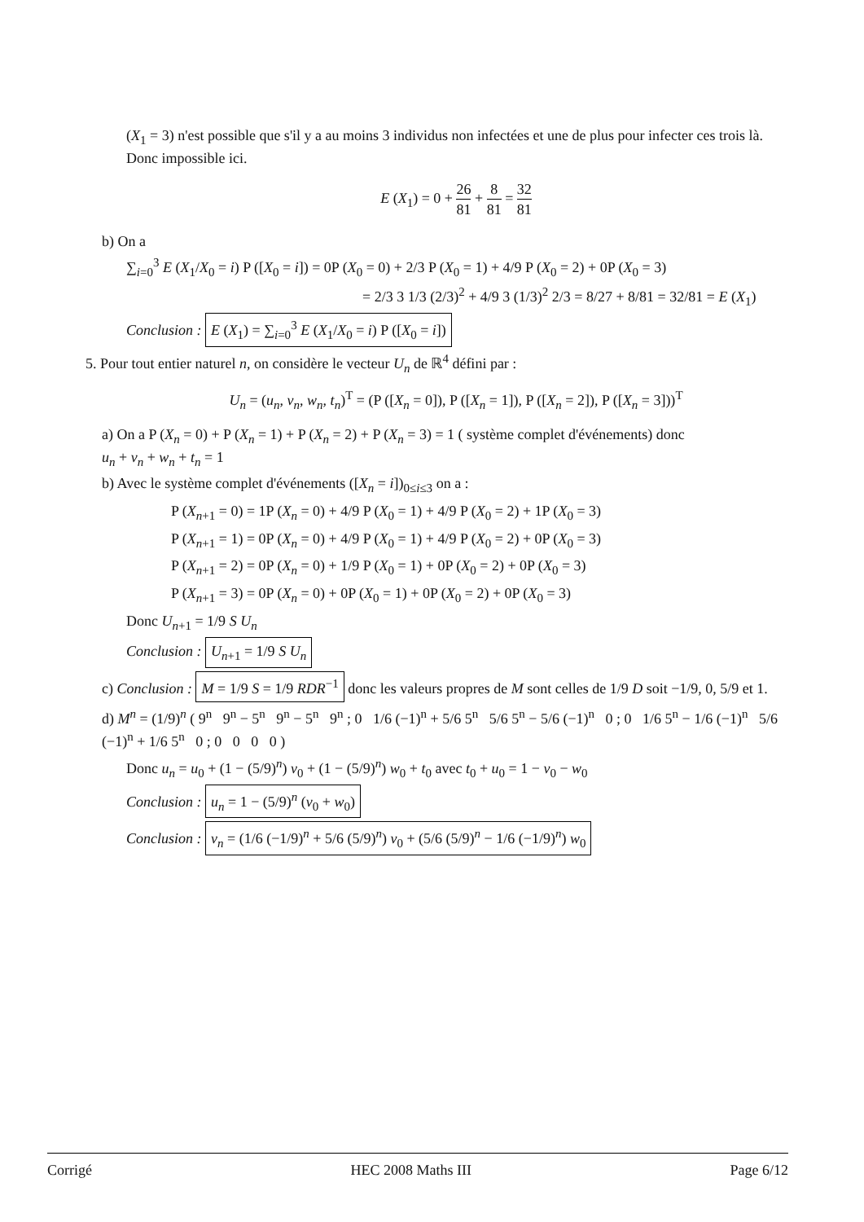(X<sub>1</sub> = 3) n'est possible que s'il y a au moins 3 individus non infectées et une de plus pour infecter ces trois là. Donc impossible ici.
E (X<sub>1</sub>) = 0 + 26 81 + 8 81 = 32 81
b) On a
∑<sub>i=0</sub><sup>3</sup> E (X<sub>1</sub>/X<sub>0</sub> = i) P ([X<sub>0</sub> = i]) = 0P (X<sub>0</sub> = 0) + 2/3 P (X<sub>0</sub> = 1) + 4/9 P (X<sub>0</sub> = 2) + 0P (X<sub>0</sub> = 3)
= 2/3 3 1/3 (2/3)<sup>2</sup> + 4/9 3 (1/3)<sup>2</sup> 2/3 = 8/27 + 8/81 = 32/81 = E (X<sub>1</sub>)
Conclusion : E (X<sub>1</sub>) = ∑<sub>i=0</sub><sup>3</sup> E (X<sub>1</sub>/X<sub>0</sub> = i) P ([X<sub>0</sub> = i])
5. Pour tout entier naturel n, on considère le vecteur U<sub>n</sub> de ℝ<sup>4</sup> défini par :
U<sub>n</sub> = (u<sub>n</sub>, v<sub>n</sub>, w<sub>n</sub>, t<sub>n</sub>)<sup>T</sup> = (P ([X<sub>n</sub> = 0]), P ([X<sub>n</sub> = 1]), P ([X<sub>n</sub> = 2]), P ([X<sub>n</sub> = 3]))<sup>T</sup>
a) On a P (X<sub>n</sub> = 0) + P (X<sub>n</sub> = 1) + P (X<sub>n</sub> = 2) + P (X<sub>n</sub> = 3) = 1 ( système complet d'événements) donc
u<sub>n</sub> + v<sub>n</sub> + w<sub>n</sub> + t<sub>n</sub> = 1
b) Avec le système complet d'événements ([X<sub>n</sub> = i])<sub>0≤i≤3</sub> on a :
P (X<sub>n+1</sub> = 0) = 1P (X<sub>n</sub> = 0) + 4/9 P (X<sub>0</sub> = 1) + 4/9 P (X<sub>0</sub> = 2) + 1P (X<sub>0</sub> = 3)
P (X<sub>n+1</sub> = 1) = 0P (X<sub>n</sub> = 0) + 4/9 P (X<sub>0</sub> = 1) + 4/9 P (X<sub>0</sub> = 2) + 0P (X<sub>0</sub> = 3)
P (X<sub>n+1</sub> = 2) = 0P (X<sub>n</sub> = 0) + 1/9 P (X<sub>0</sub> = 1) + 0P (X<sub>0</sub> = 2) + 0P (X<sub>0</sub> = 3)
P (X<sub>n+1</sub> = 3) = 0P (X<sub>n</sub> = 0) + 0P (X<sub>0</sub> = 1) + 0P (X<sub>0</sub> = 2) + 0P (X<sub>0</sub> = 3)
Donc U<sub>n+1</sub> = 1/9 S U<sub>n</sub>
Conclusion : U<sub>n+1</sub> = 1/9 S U<sub>n</sub>
c) Conclusion : M = 1/9 S = 1/9 RDR<sup>−1</sup> donc les valeurs propres de M sont celles de 1/9 D soit −1/9, 0, 5/9 et 1.
d) M<sup>n</sup> = (1/9)<sup>n</sup> ( 9<sup>n</sup> 9<sup>n</sup> − 5<sup>n</sup> 9<sup>n</sup> − 5<sup>n</sup> 9<sup>n</sup> ; 0 1/6 (−1)<sup>n</sup> + 5/6 5<sup>n</sup> 5/6 5<sup>n</sup> − 5/6 (−1)<sup>n</sup> 0 ; 0 1/6 5<sup>n</sup> − 1/6 (−1)<sup>n</sup> 5/6 (−1)<sup>n</sup> + 1/6 5<sup>n</sup> 0 ; 0 0 0 0 )
Donc u<sub>n</sub> = u<sub>0</sub> + (1 − (5/9)<sup>n</sup>) v<sub>0</sub> + (1 − (5/9)<sup>n</sup>) w<sub>0</sub> + t<sub>0</sub> avec t<sub>0</sub> + u<sub>0</sub> = 1 − v<sub>0</sub> − w<sub>0</sub>
Conclusion : u<sub>n</sub> = 1 − (5/9)<sup>n</sup> (v<sub>0</sub> + w<sub>0</sub>)
Conclusion : v<sub>n</sub> = (1/6 (−1/9)<sup>n</sup> + 5/6 (5/9)<sup>n</sup>) v<sub>0</sub> + (5/6 (5/9)<sup>n</sup> − 1/6 (−1/9)<sup>n</sup>) w<sub>0</sub>
Corrigé HEC 2008 Maths III Page 6/12